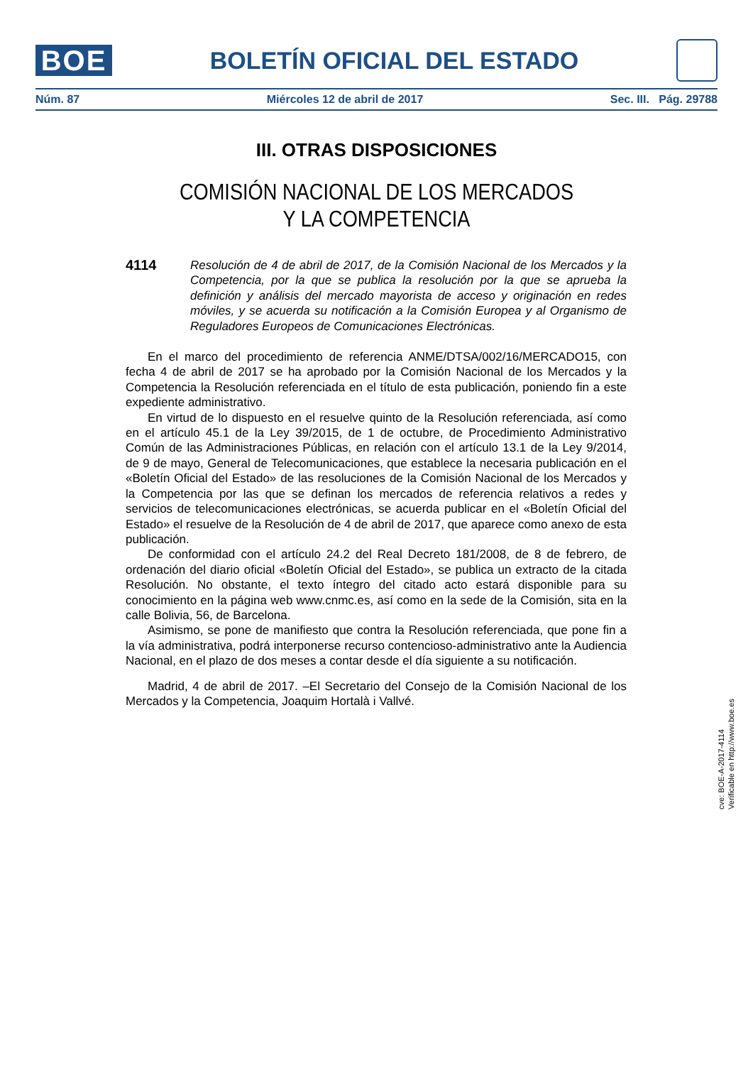BOE
BOLETÍN OFICIAL DEL ESTADO
Núm. 87 Miércoles 12 de abril de 2017 Sec. III. Pág. 29788
III. OTRAS DISPOSICIONES
COMISIÓN NACIONAL DE LOS MERCADOS
Y LA COMPETENCIA
4114
Resolución de 4 de abril de 2017, de la Comisión Nacional de los Mercados y la Competencia, por la que se publica la resolución por la que se aprueba la definición y análisis del mercado mayorista de acceso y originación en redes móviles, y se acuerda su notificación a la Comisión Europea y al Organismo de Reguladores Europeos de Comunicaciones Electrónicas.
En el marco del procedimiento de referencia ANME/DTSA/002/16/MERCADO15, con fecha 4 de abril de 2017 se ha aprobado por la Comisión Nacional de los Mercados y la Competencia la Resolución referenciada en el título de esta publicación, poniendo fin a este expediente administrativo.
En virtud de lo dispuesto en el resuelve quinto de la Resolución referenciada, así como en el artículo 45.1 de la Ley 39/2015, de 1 de octubre, de Procedimiento Administrativo Común de las Administraciones Públicas, en relación con el artículo 13.1 de la Ley 9/2014, de 9 de mayo, General de Telecomunicaciones, que establece la necesaria publicación en el «Boletín Oficial del Estado» de las resoluciones de la Comisión Nacional de los Mercados y la Competencia por las que se definan los mercados de referencia relativos a redes y servicios de telecomunicaciones electrónicas, se acuerda publicar en el «Boletín Oficial del Estado» el resuelve de la Resolución de 4 de abril de 2017, que aparece como anexo de esta publicación.
De conformidad con el artículo 24.2 del Real Decreto 181/2008, de 8 de febrero, de ordenación del diario oficial «Boletín Oficial del Estado», se publica un extracto de la citada Resolución. No obstante, el texto íntegro del citado acto estará disponible para su conocimiento en la página web www.cnmc.es, así como en la sede de la Comisión, sita en la calle Bolivia, 56, de Barcelona.
Asimismo, se pone de manifiesto que contra la Resolución referenciada, que pone fin a la vía administrativa, podrá interponerse recurso contencioso-administrativo ante la Audiencia Nacional, en el plazo de dos meses a contar desde el día siguiente a su notificación.
Madrid, 4 de abril de 2017. –El Secretario del Consejo de la Comisión Nacional de los Mercados y la Competencia, Joaquim Hortalà i Vallvé.
cve: BOE-A-2017-4114
Verificable en http://www.boe.es